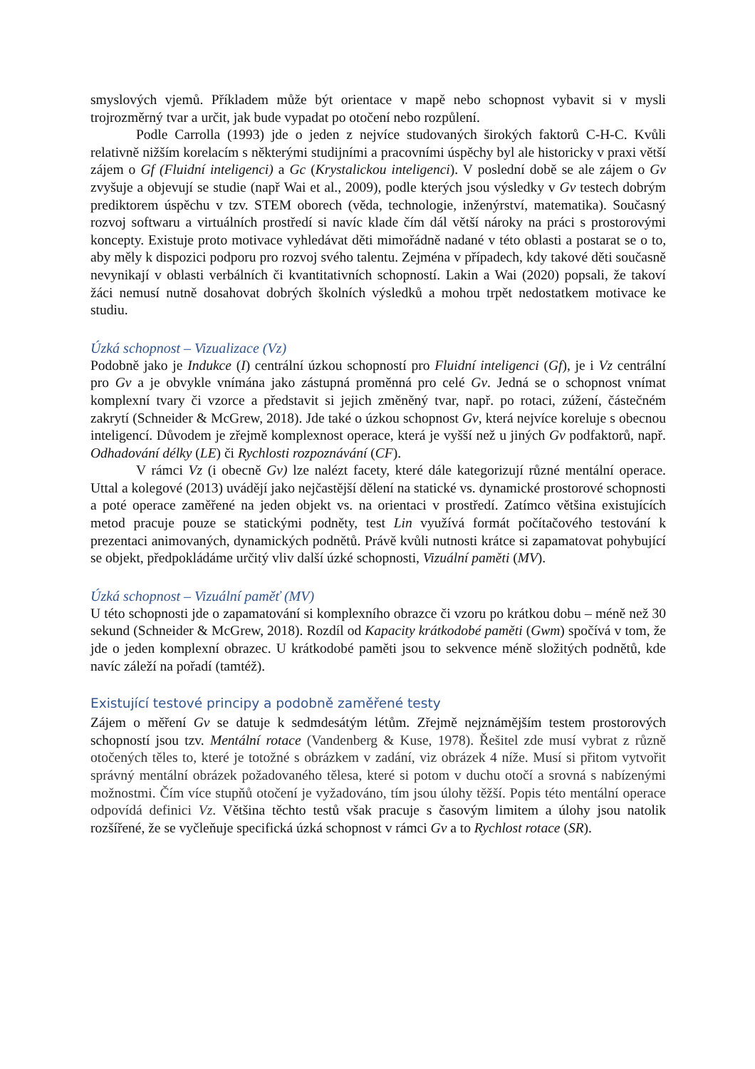smyslových vjemů. Příkladem může být orientace v mapě nebo schopnost vybavit si v mysli trojrozměrný tvar a určit, jak bude vypadat po otočení nebo rozpůlení.
Podle Carrolla (1993) jde o jeden z nejvíce studovaných širokých faktorů C-H-C. Kvůli relativně nižším korelacím s některými studijními a pracovními úspěchy byl ale historicky v praxi větší zájem o Gf (Fluidní inteligenci) a Gc (Krystalickou inteligenci). V poslední době se ale zájem o Gv zvyšuje a objevují se studie (např Wai et al., 2009), podle kterých jsou výsledky v Gv testech dobrým prediktorem úspěchu v tzv. STEM oborech (věda, technologie, inženýrství, matematika). Současný rozvoj softwaru a virtuálních prostředí si navíc klade čím dál větší nároky na práci s prostorovými koncepty. Existuje proto motivace vyhledávat děti mimořádně nadané v této oblasti a postarat se o to, aby měly k dispozici podporu pro rozvoj svého talentu. Zejména v případech, kdy takové děti současně nevynikají v oblasti verbálních či kvantitativních schopností. Lakin a Wai (2020) popsali, že takoví žáci nemusí nutně dosahovat dobrých školních výsledků a mohou trpět nedostatkem motivace ke studiu.
Úzká schopnost – Vizualizace (Vz)
Podobně jako je Indukce (I) centrální úzkou schopností pro Fluidní inteligenci (Gf), je i Vz centrální pro Gv a je obvykle vnímána jako zástupná proměnná pro celé Gv. Jedná se o schopnost vnímat komplexní tvary či vzorce a představit si jejich změněný tvar, např. po rotaci, zúžení, částečném zakrytí (Schneider & McGrew, 2018). Jde také o úzkou schopnost Gv, která nejvíce koreluje s obecnou inteligencí. Důvodem je zřejmě komplexnost operace, která je vyšší než u jiných Gv podfaktorů, např. Odhadování délky (LE) či Rychlosti rozpoznávání (CF).
V rámci Vz (i obecně Gv) lze nalézt facety, které dále kategorizují různé mentální operace. Uttal a kolegové (2013) uvádějí jako nejčastější dělení na statické vs. dynamické prostorové schopnosti a poté operace zaměřené na jeden objekt vs. na orientaci v prostředí. Zatímco většina existujících metod pracuje pouze se statickými podněty, test Lin využívá formát počítačového testování k prezentaci animovaných, dynamických podnětů. Právě kvůli nutnosti krátce si zapamatovat pohybující se objekt, předpokládáme určitý vliv další úzké schopnosti, Vizuální paměti (MV).
Úzká schopnost – Vizuální paměť (MV)
U této schopnosti jde o zapamatování si komplexního obrazce či vzoru po krátkou dobu – méně než 30 sekund (Schneider & McGrew, 2018). Rozdíl od Kapacity krátkodobé paměti (Gwm) spočívá v tom, že jde o jeden komplexní obrazec. U krátkodobé paměti jsou to sekvence méně složitých podnětů, kde navíc záleží na pořadí (tamtéž).
Existující testové principy a podobně zaměřené testy
Zájem o měření Gv se datuje k sedmdesátým létům. Zřejmě nejznámějším testem prostorových schopností jsou tzv. Mentální rotace (Vandenberg & Kuse, 1978). Řešitel zde musí vybrat z různě otočených těles to, které je totožné s obrázkem v zadání, viz obrázek 4 níže. Musí si přitom vytvořit správný mentální obrázek požadovaného tělesa, které si potom v duchu otočí a srovná s nabízenými možnostmi. Čím více stupňů otočení je vyžadováno, tím jsou úlohy těžší. Popis této mentální operace odpovídá definici Vz. Většina těchto testů však pracuje s časovým limitem a úlohy jsou natolik rozšířené, že se vyčleňuje specifická úzká schopnost v rámci Gv a to Rychlost rotace (SR).